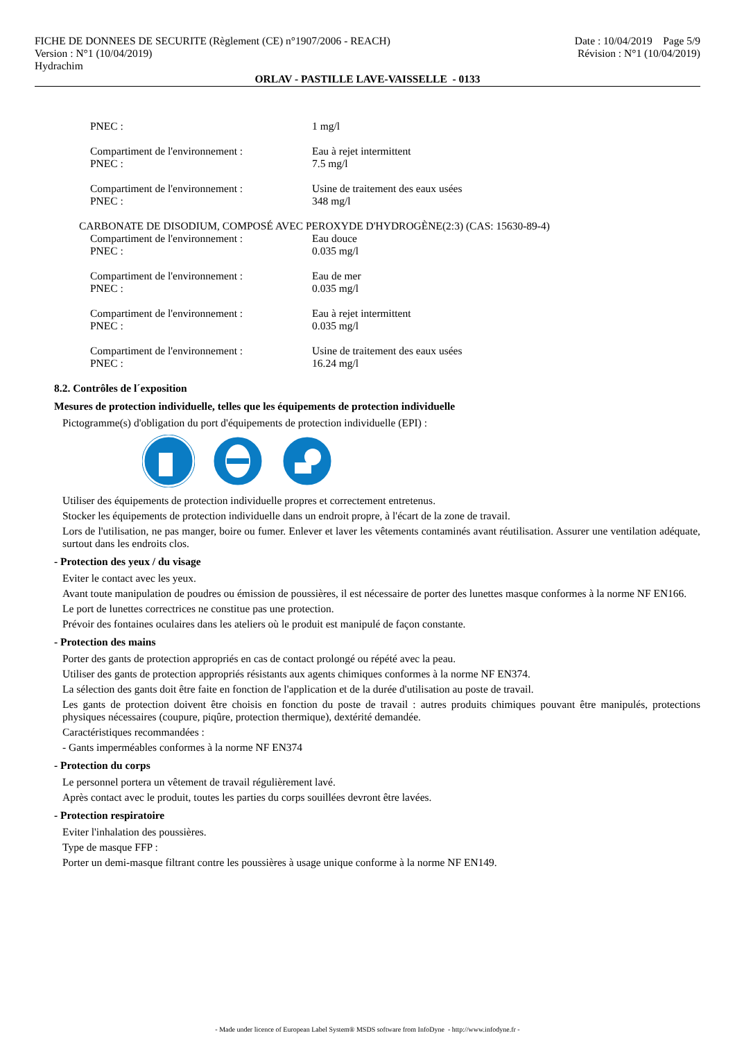FICHE DE DONNEES DE SECURITE (Règlement (CE) n°1907/2006 - REACH)
Version : N°1 (10/04/2019)
Hydrachim
Date : 10/04/2019 Page 5/9
Révision : N°1 (10/04/2019)
ORLAV - PASTILLE LAVE-VAISSELLE - 0133
PNEC : 1 mg/l
Compartiment de l'environnement : Eau à rejet intermittent
PNEC : 7.5 mg/l
Compartiment de l'environnement : Usine de traitement des eaux usées
PNEC : 348 mg/l
CARBONATE DE DISODIUM, COMPOSÉ AVEC PEROXYDE D'HYDROGÈNE(2:3) (CAS: 15630-89-4)
Compartiment de l'environnement : Eau douce
PNEC : 0.035 mg/l
Compartiment de l'environnement : Eau de mer
PNEC : 0.035 mg/l
Compartiment de l'environnement : Eau à rejet intermittent
PNEC : 0.035 mg/l
Compartiment de l'environnement : Usine de traitement des eaux usées
PNEC : 16.24 mg/l
8.2. Contrôles de l´exposition
Mesures de protection individuelle, telles que les équipements de protection individuelle
Pictogramme(s) d'obligation du port d'équipements de protection individuelle (EPI) :
Utiliser des équipements de protection individuelle propres et correctement entretenus.
Stocker les équipements de protection individuelle dans un endroit propre, à l'écart de la zone de travail.
Lors de l'utilisation, ne pas manger, boire ou fumer. Enlever et laver les vêtements contaminés avant réutilisation. Assurer une ventilation adéquate, surtout dans les endroits clos.
- Protection des yeux / du visage
Eviter le contact avec les yeux.
Avant toute manipulation de poudres ou émission de poussières, il est nécessaire de porter des lunettes masque conformes à la norme NF EN166.
Le port de lunettes correctrices ne constitue pas une protection.
Prévoir des fontaines oculaires dans les ateliers où le produit est manipulé de façon constante.
- Protection des mains
Porter des gants de protection appropriés en cas de contact prolongé ou répété avec la peau.
Utiliser des gants de protection appropriés résistants aux agents chimiques conformes à la norme NF EN374.
La sélection des gants doit être faite en fonction de l'application et de la durée d'utilisation au poste de travail.
Les gants de protection doivent être choisis en fonction du poste de travail : autres produits chimiques pouvant être manipulés, protections physiques nécessaires (coupure, piqûre, protection thermique), dextérité demandée.
Caractéristiques recommandées :
- Gants imperméables conformes à la norme NF EN374
- Protection du corps
Le personnel portera un vêtement de travail régulièrement lavé.
Après contact avec le produit, toutes les parties du corps souillées devront être lavées.
- Protection respiratoire
Eviter l'inhalation des poussières.
Type de masque FFP :
Porter un demi-masque filtrant contre les poussières à usage unique conforme à la norme NF EN149.
- Made under licence of European Label System® MSDS software from InfoDyne - http://www.infodyne.fr -